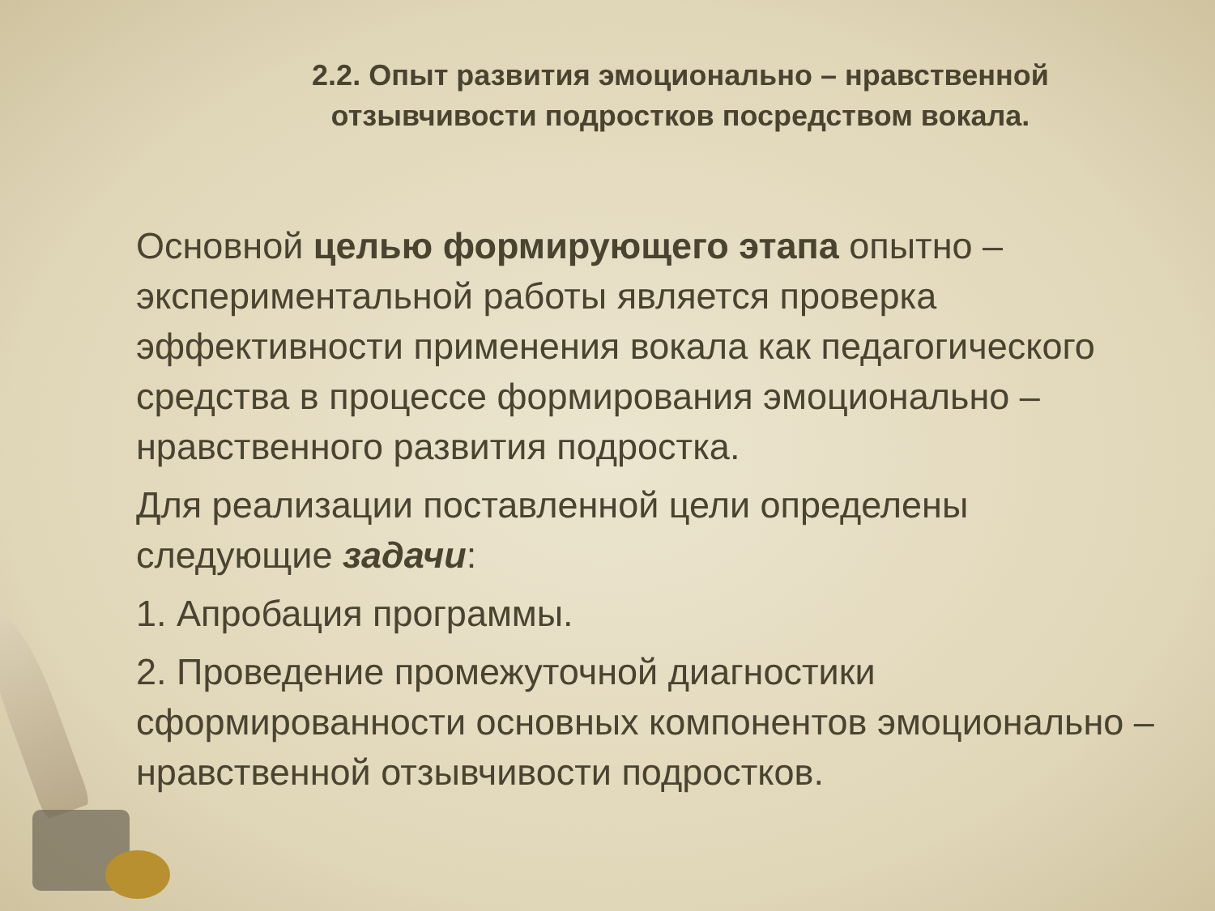2.2. Опыт развития эмоционально – нравственной отзывчивости подростков посредством вокала.
Основной целью формирующего этапа опытно – экспериментальной работы является проверка эффективности применения вокала как педагогического средства в процессе формирования эмоционально – нравственного развития подростка.
Для реализации поставленной цели определены следующие задачи:
1. Апробация программы.
2. Проведение промежуточной диагностики сформированности основных компонентов эмоционально – нравственной отзывчивости подростков.